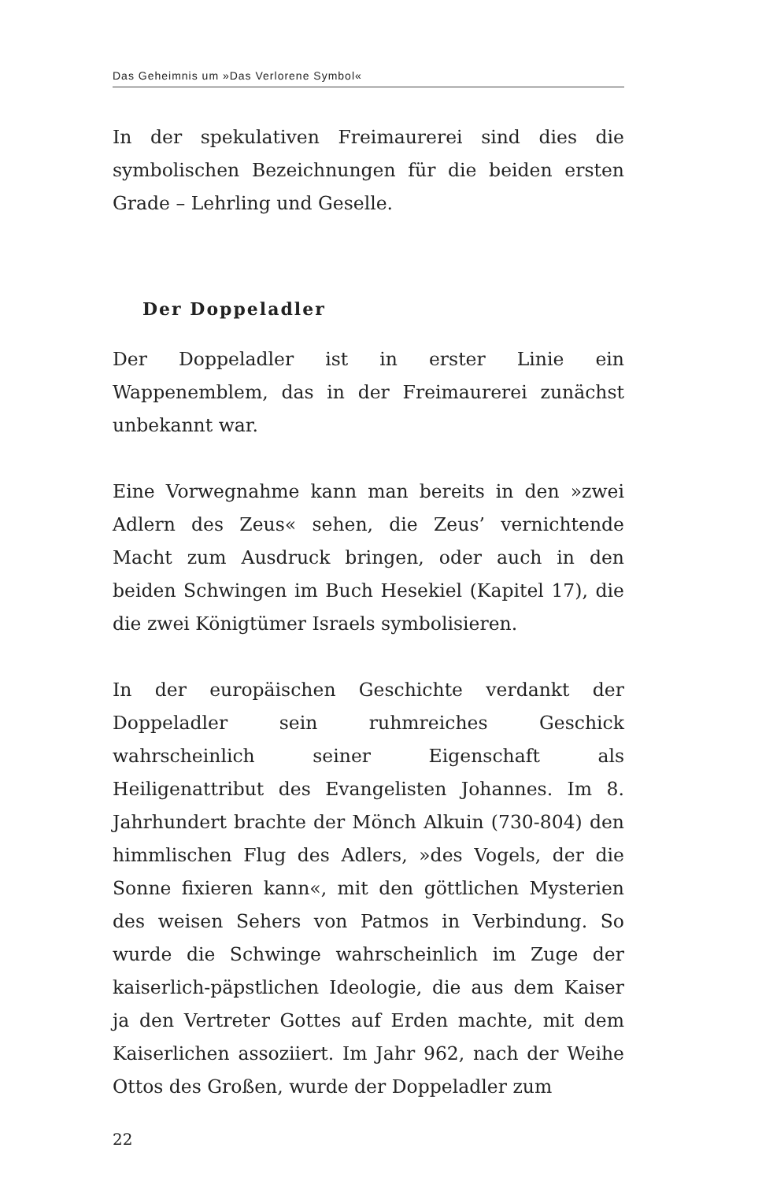Das Geheimnis um »Das Verlorene Symbol«
In der spekulativen Freimaurerei sind dies die symbolischen Bezeichnungen für die beiden ersten Grade – Lehrling und Geselle.
Der Doppeladler
Der Doppeladler ist in erster Linie ein Wappenemblem, das in der Freimaurerei zunächst unbekannt war.
Eine Vorwegnahme kann man bereits in den »zwei Adlern des Zeus« sehen, die Zeus’ vernichtende Macht zum Ausdruck bringen, oder auch in den beiden Schwingen im Buch Hesekiel (Kapitel 17), die die zwei Königtümer Israels symbolisieren.
In der europäischen Geschichte verdankt der Doppeladler sein ruhmreiches Geschick wahrscheinlich seiner Eigenschaft als Heiligenattribut des Evangelisten Johannes. Im 8. Jahrhundert brachte der Mönch Alkuin (730-804) den himmlischen Flug des Adlers, »des Vogels, der die Sonne fixieren kann«, mit den göttlichen Mysterien des weisen Sehers von Patmos in Verbindung. So wurde die Schwinge wahrscheinlich im Zuge der kaiserlich-päpstlichen Ideologie, die aus dem Kaiser ja den Vertreter Gottes auf Erden machte, mit dem Kaiserlichen assoziiert. Im Jahr 962, nach der Weihe Ottos des Großen, wurde der Doppeladler zum
22